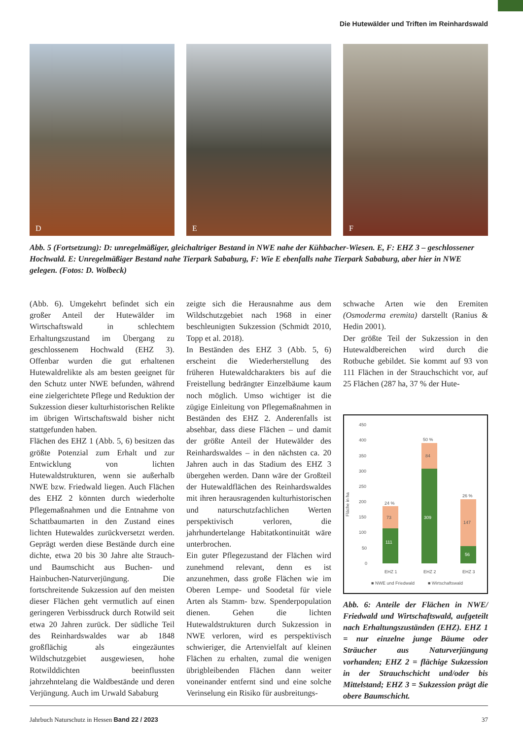Die Hutewälder und Triften im Reinhardswald
D
E
F
Abb. 5 (Fortsetzung): D: unregelmäßiger, gleichaltriger Bestand in NWE nahe der Kühbacher-Wiesen. E, F: EHZ 3 – geschlossener Hochwald. E: Unregelmäßiger Bestand nahe Tierpark Sababurg, F: Wie E ebenfalls nahe Tierpark Sababurg, aber hier in NWE gelegen. (Fotos: D. Wolbeck)
(Abb. 6). Umgekehrt befindet sich ein großer Anteil der Hutewälder im Wirtschaftswald in schlechtem Erhaltungszustand im Übergang zu geschlossenem Hochwald (EHZ 3). Offenbar wurden die gut erhaltenen Hutewaldrelikte als am besten geeignet für den Schutz unter NWE befunden, während eine zielgerichtete Pflege und Reduktion der Sukzession dieser kulturhistorischen Relikte im übrigen Wirtschaftswald bisher nicht stattgefunden haben.
Flächen des EHZ 1 (Abb. 5, 6) besitzen das größte Potenzial zum Erhalt und zur Entwicklung von lichten Hutewaldstrukturen, wenn sie außerhalb NWE bzw. Friedwald liegen. Auch Flächen des EHZ 2 könnten durch wiederholte Pflegemaßnahmen und die Entnahme von Schattbaumarten in den Zustand eines lichten Hutewaldes zurückversetzt werden. Geprägt werden diese Bestände durch eine dichte, etwa 20 bis 30 Jahre alte Strauch- und Baumschicht aus Buchen- und Hainbuchen-Naturverjüngung. Die fortschreitende Sukzession auf den meisten dieser Flächen geht vermutlich auf einen geringeren Verbissdruck durch Rotwild seit etwa 20 Jahren zurück. Der südliche Teil des Reinhardswaldes war ab 1848 großflächig als eingezäuntes Wildschutzgebiet ausgewiesen, hohe Rotwilddichten beeinflussten jahrzehntelang die Waldbestände und deren Verjüngung. Auch im Urwald Sababurg
zeigte sich die Herausnahme aus dem Wildschutzgebiet nach 1968 in einer beschleunigten Sukzession (Schmidt 2010, Topp et al. 2018).
In Beständen des EHZ 3 (Abb. 5, 6) erscheint die Wiederherstellung des früheren Hutewaldcharakters bis auf die Freistellung bedrängter Einzelbäume kaum noch möglich. Umso wichtiger ist die zügige Einleitung von Pflegemaßnahmen in Beständen des EHZ 2. Anderenfalls ist absehbar, dass diese Flächen – und damit der größte Anteil der Hutewälder des Reinhardswaldes – in den nächsten ca. 20 Jahren auch in das Stadium des EHZ 3 übergehen werden. Dann wäre der Großteil der Hutewaldflächen des Reinhardswaldes mit ihren herausragenden kulturhistorischen und naturschutzfachlichen Werten perspektivisch verloren, die jahrhundertelange Habitatkontinuität wäre unterbrochen.
Ein guter Pflegezustand der Flächen wird zunehmend relevant, denn es ist anzunehmen, dass große Flächen wie im Oberen Lempe- und Soodetal für viele Arten als Stamm- bzw. Spenderpopulation dienen. Gehen die lichten Hutewaldstrukturen durch Sukzession in NWE verloren, wird es perspektivisch schwieriger, die Artenvielfalt auf kleinen Flächen zu erhalten, zumal die wenigen übrigbleibenden Flächen dann weiter voneinander entfernt sind und eine solche Verinselung ein Risiko für ausbreitungs-
schwache Arten wie den Eremiten (Osmoderma eremita) darstellt (Ranius & Hedin 2001).
Der größte Teil der Sukzession in den Hutewaldbereichen wird durch die Rotbuche gebildet. Sie kommt auf 93 von 111 Flächen in der Strauchschicht vor, auf 25 Flächen (287 ha, 37 % der Hute-
Fläche in ha
450
400
350
300
250
200
150
100
50
0
24 %
50 %
26 %
73
111
84
309
147
56
EHZ 1
EHZ 2
EHZ 3
■ NWE und Friedwald
■ Wirtschaftswald
Abb. 6: Anteile der Flächen in NWE/ Friedwald und Wirtschaftswald, aufgeteilt nach Erhaltungszuständen (EHZ). EHZ 1 = nur einzelne junge Bäume oder Sträucher aus Naturverjüngung vorhanden; EHZ 2 = flächige Sukzession in der Strauchschicht und/oder bis Mittelstand; EHZ 3 = Sukzession prägt die obere Baumschicht.
Jahrbuch Naturschutz in Hessen Band 22 / 2023 37